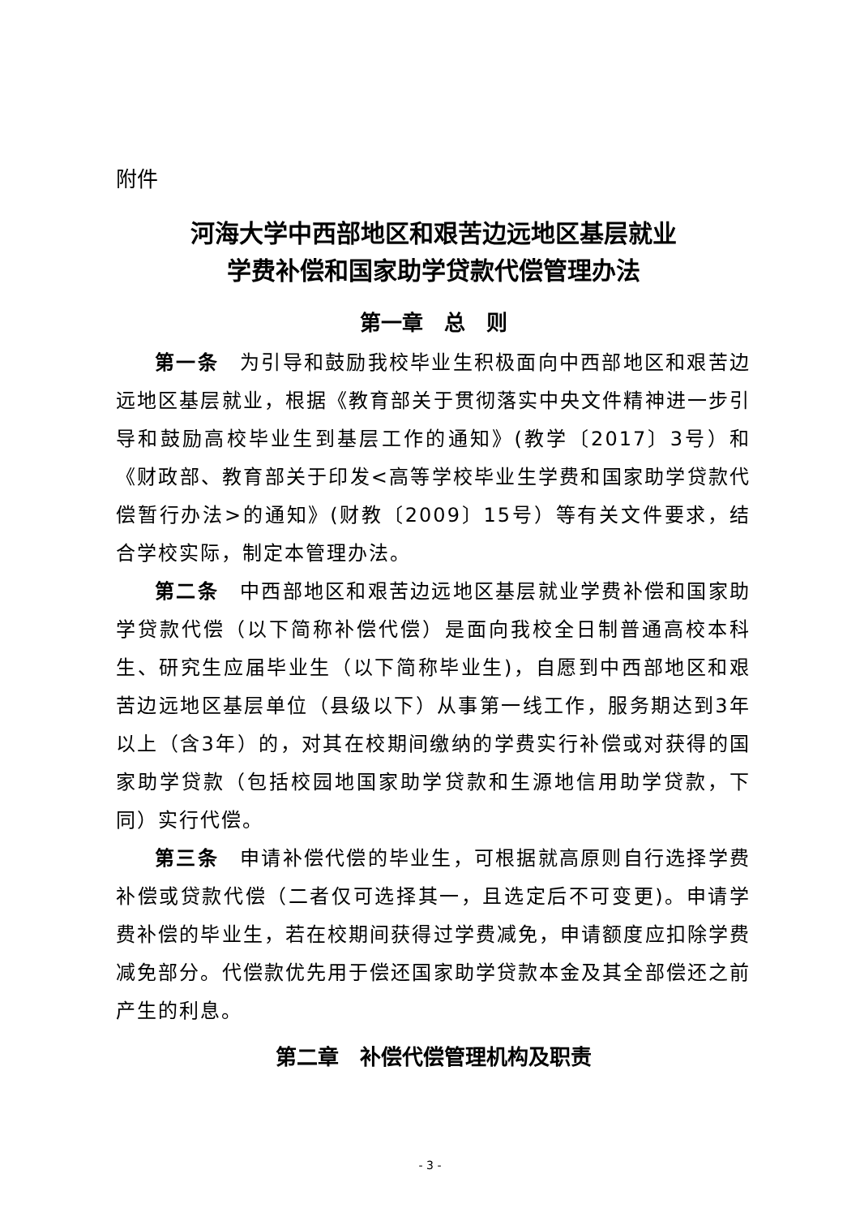附件
河海大学中西部地区和艰苦边远地区基层就业
学费补偿和国家助学贷款代偿管理办法
第一章　总　则
第一条　为引导和鼓励我校毕业生积极面向中西部地区和艰苦边远地区基层就业，根据《教育部关于贯彻落实中央文件精神进一步引导和鼓励高校毕业生到基层工作的通知》(教学〔2017〕3号）和《财政部、教育部关于印发<高等学校毕业生学费和国家助学贷款代偿暂行办法>的通知》(财教〔2009〕15号）等有关文件要求，结合学校实际，制定本管理办法。
第二条　中西部地区和艰苦边远地区基层就业学费补偿和国家助学贷款代偿（以下简称补偿代偿）是面向我校全日制普通高校本科生、研究生应届毕业生（以下简称毕业生)，自愿到中西部地区和艰苦边远地区基层单位（县级以下）从事第一线工作，服务期达到3年以上（含3年）的，对其在校期间缴纳的学费实行补偿或对获得的国家助学贷款（包括校园地国家助学贷款和生源地信用助学贷款，下同）实行代偿。
第三条　申请补偿代偿的毕业生，可根据就高原则自行选择学费补偿或贷款代偿（二者仅可选择其一，且选定后不可变更)。申请学费补偿的毕业生，若在校期间获得过学费减免，申请额度应扣除学费减免部分。代偿款优先用于偿还国家助学贷款本金及其全部偿还之前产生的利息。
第二章　补偿代偿管理机构及职责
- 3 -